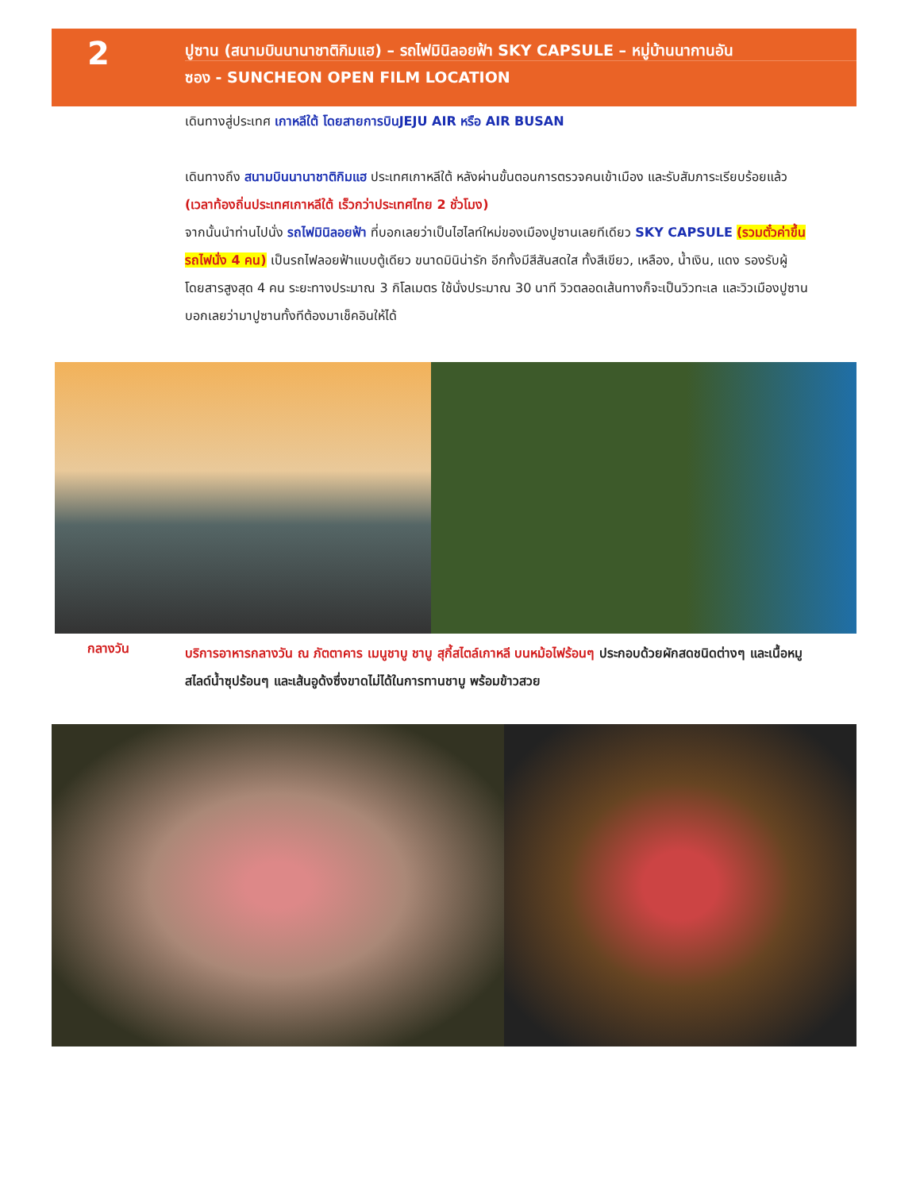2
ปูซาน (สนามบินนานาชาติกิมแฮ) – รถไฟมินิลอยฟ้า SKY CAPSULE – หมู่บ้านนากานอัน
ซอง - SUNCHEON OPEN FILM LOCATION
เดินทางสู่ประเทศ เกาหลีใต้ โดยสายการบินJEJU AIR หรือ AIR BUSAN
เดินทางถึง สนามบินนานาชาติกิมแฮ ประเทศเกาหลีใต้ หลังผ่านขั้นตอนการตรวจคนเข้าเมือง และรับสัมภาระเรียบร้อยแล้ว (เวลาท้องถิ่นประเทศเกาหลีใต้ เร็วกว่าประเทศไทย 2 ชั่วโมง)
จากนั้นนำท่านไปนั่ง รถไฟมินิลอยฟ้า ที่บอกเลยว่าเป็นไฮไลท์ใหม่ของเมืองปูซานเลยทีเดียว SKY CAPSULE (รวมตั๋วค่าขึ้นรถไฟนั่ง 4 คน) เป็นรถไฟลอยฟ้าแบบตู้เดียว ขนาดมินิน่ารัก อีกทั้งมีสีสันสดใส ทั้งสีเขียว, เหลือง, น้ำเงิน, แดง รองรับผู้โดยสารสูงสุด 4 คน ระยะทางประมาณ 3 กิโลเมตร ใช้นั่งประมาณ 30 นาที วิวตลอดเส้นทางก็จะเป็นวิวทะเล และวิวเมืองปูซาน บอกเลยว่ามาปูซานทั้งทีต้องมาเช็คอินให้ได้
กลางวัน
บริการอาหารกลางวัน ณ ภัตตาคาร เมนูชาบู ชาบู สุกี้สไตล์เกาหลี บนหม้อไฟร้อนๆ ประกอบด้วยผักสดชนิดต่างๆ และเนื้อหมูสไลด์น้ำซุปร้อนๆ และเส้นอูด้งซึ่งขาดไม่ได้ในการทานชาบู พร้อมข้าวสวย